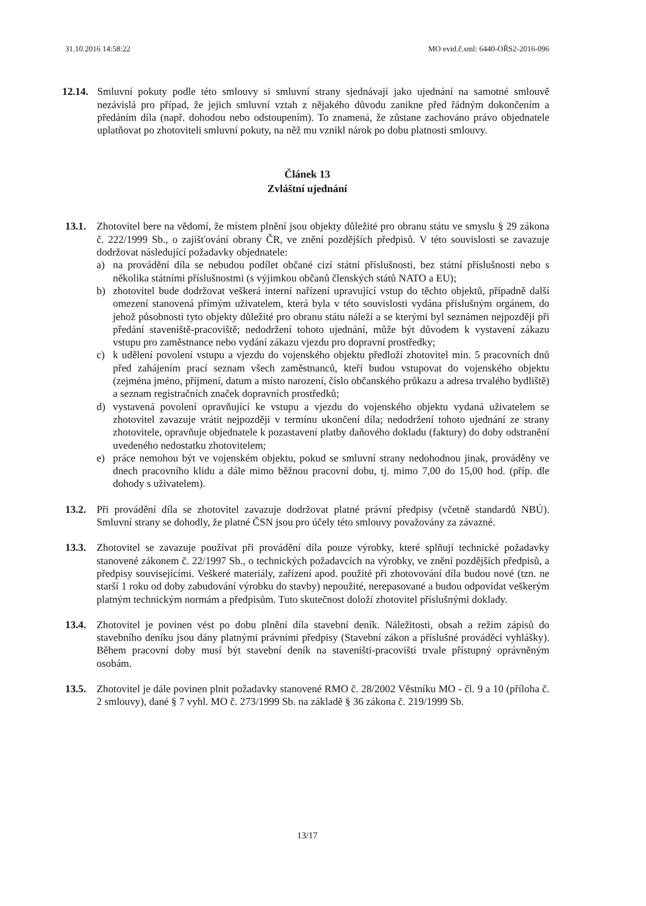31.10.2016 14:58:22 MO evid.č.sml: 6440-OŘS2-2016-096
12.14.
Smluvní pokuty podle této smlouvy si smluvní strany sjednávají jako ujednání na samotné smlouvě nezávislá pro případ, že jejich smluvní vztah z nějakého důvodu zanikne před řádným dokončením a předáním díla (např. dohodou nebo odstoupením). To znamená, že zůstane zachováno právo objednatele uplatňovat po zhotoviteli smluvní pokuty, na něž mu vznikl nárok po dobu platnosti smlouvy.
Článek 13
Zvláštní ujednání
13.1. Zhotovitel bere na vědomí, že místem plnění jsou objekty důležité pro obranu státu ve smyslu § 29 zákona č. 222/1999 Sb., o zajišťování obrany ČR, ve znění pozdějších předpisů. V této souvislosti se zavazuje dodržovat následující požadavky objednatele:
a) na provádění díla se nebudou podílet občané cizí státní příslušnosti, bez státní příslušnosti nebo s několika státními příslušnostmi (s výjimkou občanů členských států NATO a EU);
b) zhotovitel bude dodržovat veškerá interní nařízení upravující vstup do těchto objektů, případně další omezení stanovená přímým uživatelem, která byla v této souvislosti vydána příslušným orgánem, do jehož působnosti tyto objekty důležité pro obranu státu náleží a se kterými byl seznámen nejpozději při předání staveniště-pracoviště; nedodržení tohoto ujednání, může být důvodem k vystavení zákazu vstupu pro zaměstnance nebo vydání zákazu vjezdu pro dopravní prostředky;
c) k udělení povolení vstupu a vjezdu do vojenského objektu předloží zhotovitel min. 5 pracovních dnů před zahájením prací seznam všech zaměstnanců, kteří budou vstupovat do vojenského objektu (zejména jméno, příjmení, datum a místo narození, číslo občanského průkazu a adresa trvalého bydliště) a seznam registračních značek dopravních prostředků;
d) vystavená povolení opravňující ke vstupu a vjezdu do vojenského objektu vydaná uživatelem se zhotovitel zavazuje vrátit nejpozději v termínu ukončení díla; nedodržení tohoto ujednání ze strany zhotovitele, opravňuje objednatele k pozastavení platby daňového dokladu (faktury) do doby odstranění uvedeného nedostatku zhotovitelem;
e) práce nemohou být ve vojenském objektu, pokud se smluvní strany nedohodnou jinak, prováděny ve dnech pracovního klidu a dále mimo běžnou pracovní dobu, tj. mimo 7,00 do 15,00 hod. (příp. dle dohody s uživatelem).
13.2. Při provádění díla se zhotovitel zavazuje dodržovat platné právní předpisy (včetně standardů NBÚ). Smluvní strany se dohodly, že platné ČSN jsou pro účely této smlouvy považovány za závazné.
13.3. Zhotovitel se zavazuje používat při provádění díla pouze výrobky, které splňují technické požadavky stanovené zákonem č. 22/1997 Sb., o technických požadavcích na výrobky, ve znění pozdějších předpisů, a předpisy souvisejícími. Veškeré materiály, zařízení apod. použité při zhotovování díla budou nové (tzn. ne starší 1 roku od doby zabudování výrobku do stavby) nepoužité, nerepasované a budou odpovídat veškerým platným technickým normám a předpisům. Tuto skutečnost doloží zhotovitel příslušnými doklady.
13.4. Zhotovitel je povinen vést po dobu plnění díla stavební deník. Náležitosti, obsah a režim zápisů do stavebního deníku jsou dány platnými právními předpisy (Stavební zákon a příslušné prováděcí vyhlášky). Během pracovní doby musí být stavební deník na staveništi-pracovišti trvale přístupný oprávněným osobám.
13.5. Zhotovitel je dále povinen plnit požadavky stanovené RMO č. 28/2002 Věstníku MO - čl. 9 a 10 (příloha č. 2 smlouvy), dané § 7 vyhl. MO č. 273/1999 Sb. na základě § 36 zákona č. 219/1999 Sb.
13/17